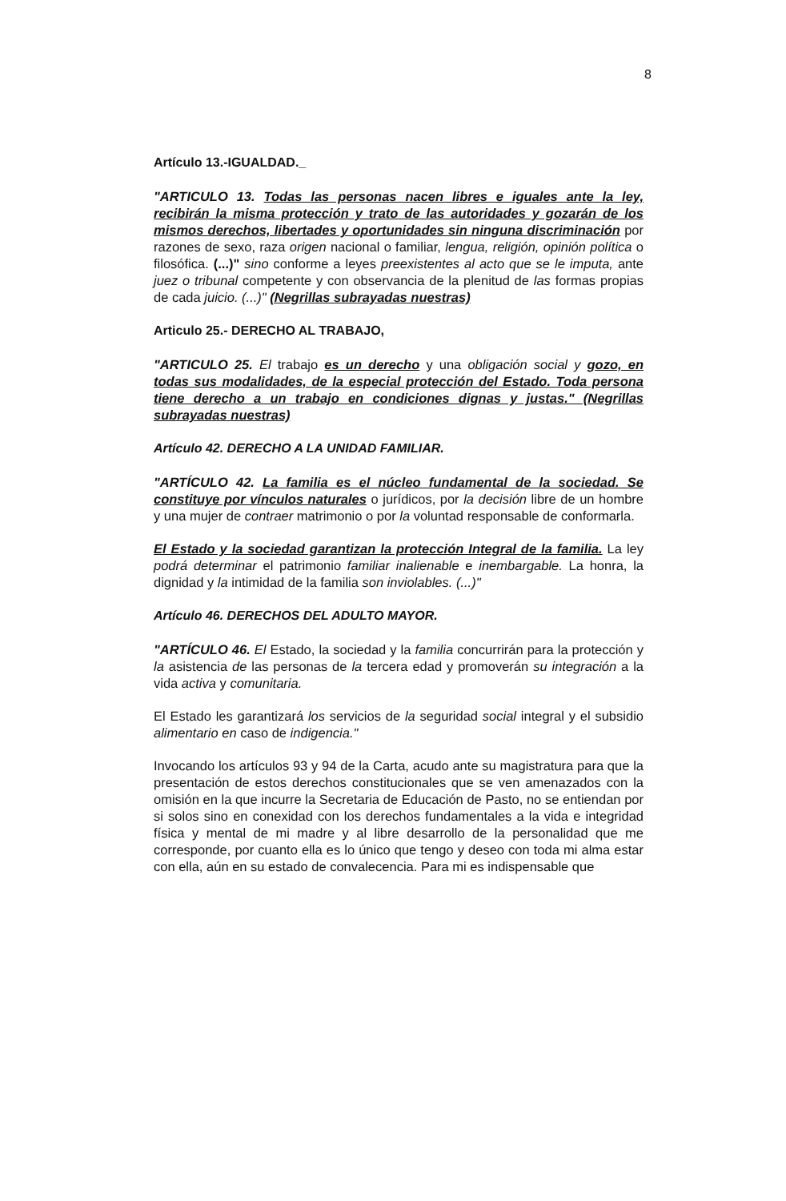8
Artículo 13.-IGUALDAD._
"ARTICULO 13. Todas las personas nacen libres e iguales ante la ley, recibirán la misma protección y trato de las autoridades y gozarán de los mismos derechos, libertades y oportunidades sin ninguna discriminación por razones de sexo, raza origen nacional o familiar, lengua, religión, opinión política o filosófica. (...)" sino conforme a leyes preexistentes al acto que se le imputa, ante juez o tribunal competente y con observancia de la plenitud de las formas propias de cada juicio. (...)" (Negrillas subrayadas nuestras)
Articulo 25.- DERECHO AL TRABAJO,
"ARTICULO 25. El trabajo es un derecho y una obligación social y gozo, en todas sus modalidades, de la especial protección del Estado. Toda persona tiene derecho a un trabajo en condiciones dignas y justas." (Negrillas subrayadas nuestras)
Artículo 42. DERECHO A LA UNIDAD FAMILIAR.
"ARTÍCULO 42. La familia es el núcleo fundamental de la sociedad. Se constituye por vínculos naturales o jurídicos, por la decisión libre de un hombre y una mujer de contraer matrimonio o por la voluntad responsable de conformarla.
El Estado y la sociedad garantizan la protección Integral de la familia. La ley podrá determinar el patrimonio familiar inalienable e inembargable. La honra, la dignidad y la intimidad de la familia son inviolables. (...)"
Artículo 46. DERECHOS DEL ADULTO MAYOR.
"ARTÍCULO 46. El Estado, la sociedad y la familia concurrirán para la protección y la asistencia de las personas de la tercera edad y promoverán su integración a la vida activa y comunitaria.
El Estado les garantizará los servicios de la seguridad social integral y el subsidio alimentario en caso de indigencia."
Invocando los artículos 93 y 94 de la Carta, acudo ante su magistratura para que la presentación de estos derechos constitucionales que se ven amenazados con la omisión en la que incurre la Secretaria de Educación de Pasto, no se entiendan por si solos sino en conexidad con los derechos fundamentales a la vida e integridad física y mental de mi madre y al libre desarrollo de la personalidad que me corresponde, por cuanto ella es lo único que tengo y deseo con toda mi alma estar con ella, aún en su estado de convalecencia. Para mi es indispensable que